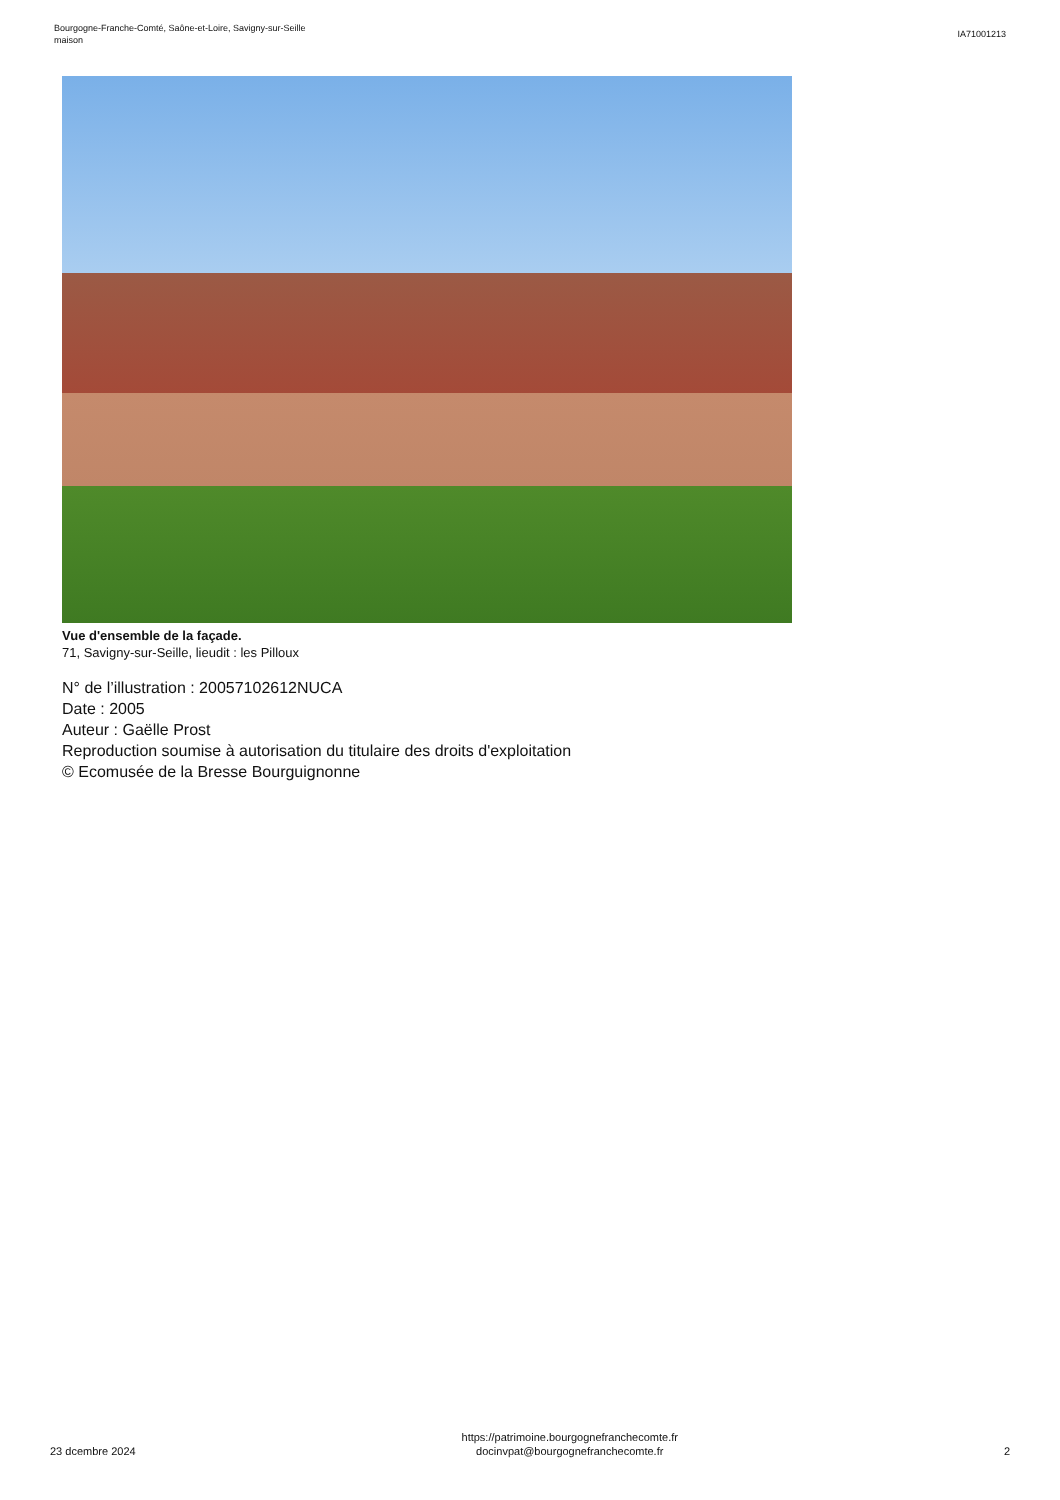Bourgogne-Franche-Comté, Saône-et-Loire, Savigny-sur-Seille
maison
IA71001213
Vue d'ensemble de la façade.
71, Savigny-sur-Seille, lieudit : les Pilloux
N° de l’illustration : 20057102612NUCA
Date : 2005
Auteur : Gaëlle Prost
Reproduction soumise à autorisation du titulaire des droits d'exploitation
© Ecomusée de la Bresse Bourguignonne
23 dcembre 2024
https://patrimoine.bourgognefranchecomte.fr
docinvpat@bourgognefranchecomte.fr
2